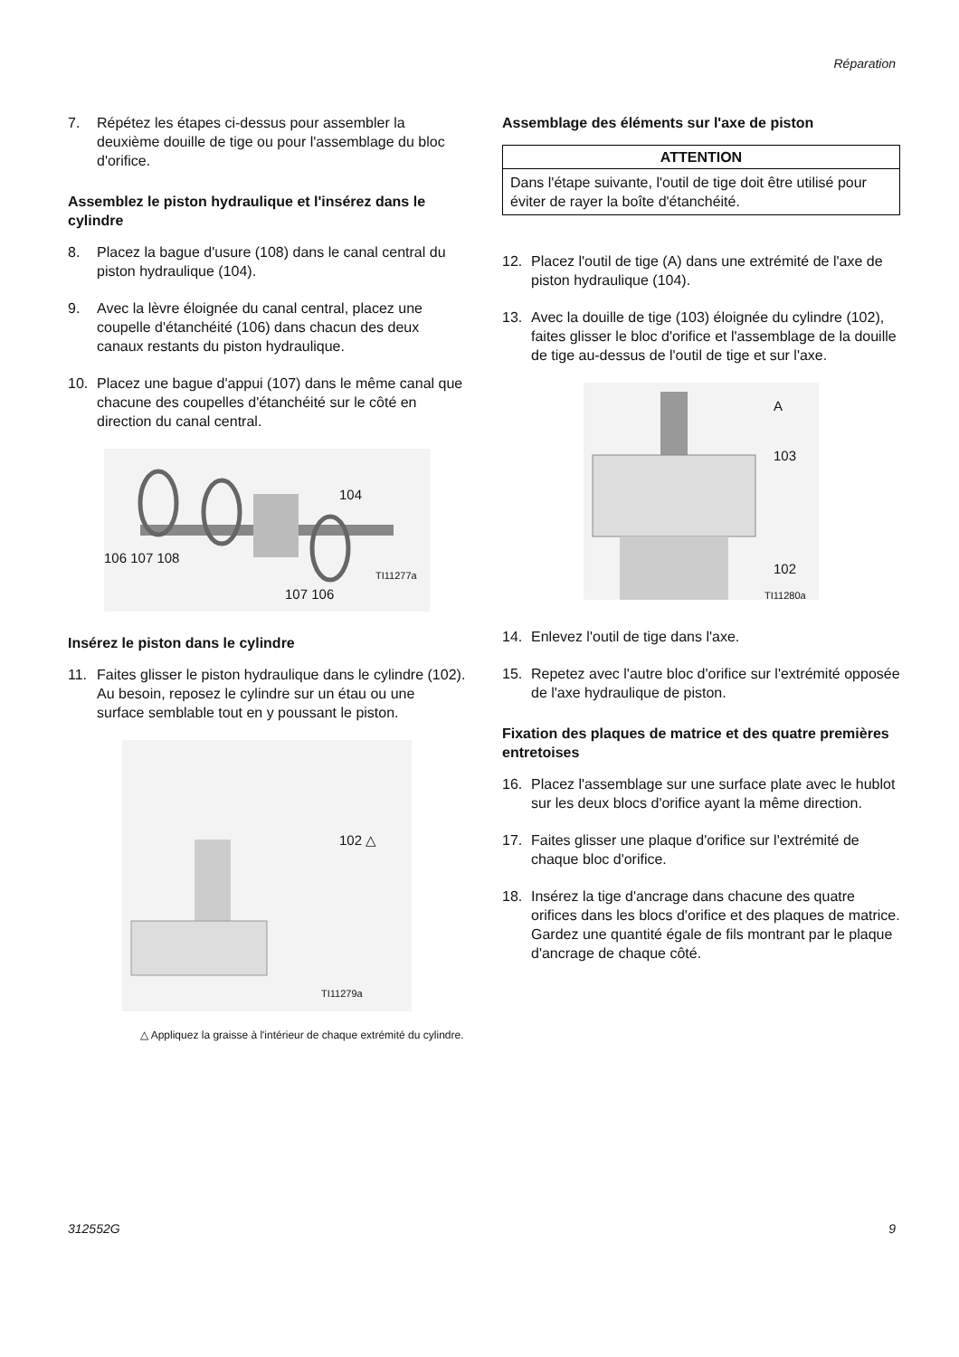Réparation
7. Répétez les étapes ci-dessus pour assembler la deuxième douille de tige ou pour l'assemblage du bloc d'orifice.
Assemblez le piston hydraulique et l'insérez dans le cylindre
8. Placez la bague d'usure (108) dans le canal central du piston hydraulique (104).
9. Avec la lèvre éloignée du canal central, placez une coupelle d'étanchéité (106) dans chacun des deux canaux restants du piston hydraulique.
10. Placez une bague d'appui (107) dans le même canal que chacune des coupelles d'étanchéité sur le côté en direction du canal central.
104
106 107 108
TI11277a
107 106
Insérez le piston dans le cylindre
11. Faites glisser le piston hydraulique dans le cylindre (102). Au besoin, reposez le cylindre sur un étau ou une surface semblable tout en y poussant le piston.
102 △
TI11279a
△ Appliquez la graisse à l'intérieur de chaque extrémité du cylindre.
Assemblage des éléments sur l'axe de piston
ATTENTION
Dans l'étape suivante, l'outil de tige doit être utilisé pour éviter de rayer la boîte d'étanchéité.
12. Placez l'outil de tige (A) dans une extrémité de l'axe de piston hydraulique (104).
13. Avec la douille de tige (103) éloignée du cylindre (102), faites glisser le bloc d'orifice et l'assemblage de la douille de tige au-dessus de l'outil de tige et sur l'axe.
A
103
102
TI11280a
14. Enlevez l'outil de tige dans l'axe.
15. Repetez avec l'autre bloc d'orifice sur l'extrémité opposée de l'axe hydraulique de piston.
Fixation des plaques de matrice et des quatre premières entretoises
16. Placez l'assemblage sur une surface plate avec le hublot sur les deux blocs d'orifice ayant la même direction.
17. Faites glisser une plaque d'orifice sur l'extrémité de chaque bloc d'orifice.
18. Insérez la tige d'ancrage dans chacune des quatre orifices dans les blocs d'orifice et des plaques de matrice. Gardez une quantité égale de fils montrant par le plaque d'ancrage de chaque côté.
312552G 9